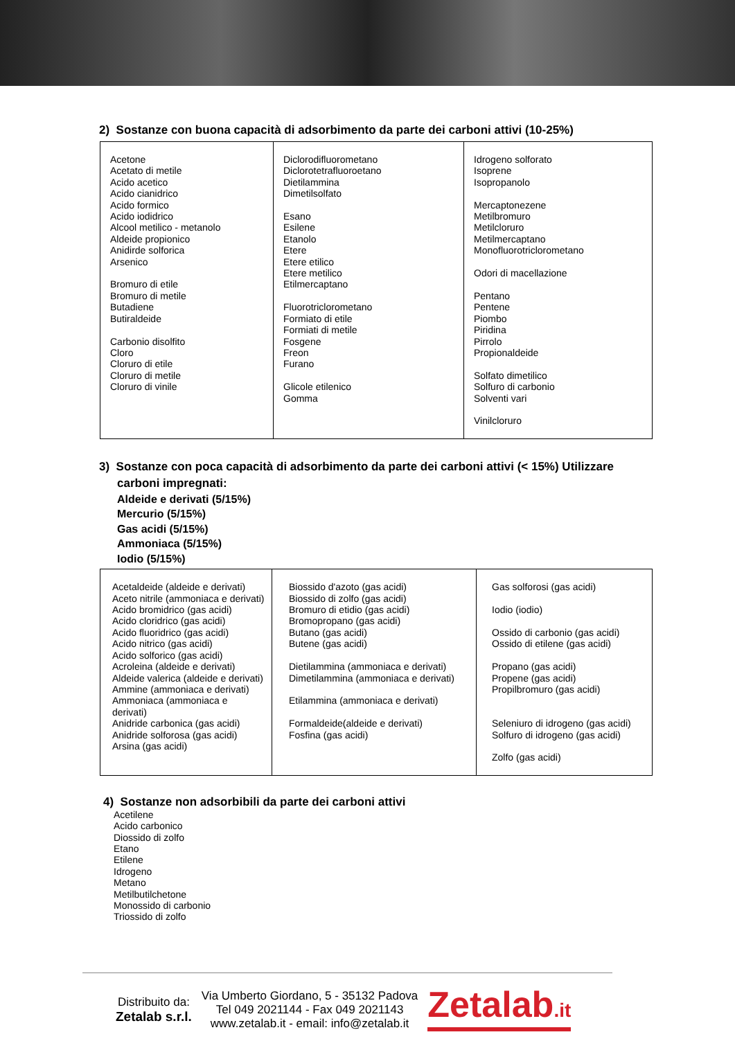2) Sostanze con buona capacità di adsorbimento da parte dei carboni attivi (10-25%)
| Acetone Acetato di metile Acido acetico Acido cianidrico Acido formico Acido iodidrico Alcool metilico - metanolo Aldeide propionico Anidirde solforica Arsenico Bromuro di etile Bromuro di metile Butadiene Butiraldeide Carbonio disolfito Cloro Cloruro di etile Cloruro di metile Cloruro di vinile | Diclorodifluorometano Diclorotetrafluoroetano Dietilammina Dimetilsolfato Esano Esilene Etanolo Etere Etere etilico Etere metilico Etilmercaptano Fluorotriclorometano Formiato di etile Formiati di metile Fosgene Freon Furano Glicole etilenico Gomma | Idrogeno solforato Isoprene Isopropanolo Mercaptonezene Metilbromuro Metilcloruro Metilmercaptano Monofluorotriclorometano Odori di macellazione Pentano Pentene Piombo Piridina Pirrolo Propionaldeide Solfato dimetilico Solfuro di carbonio Solventi vari Vinilcloruro |
3) Sostanze con poca capacità di adsorbimento da parte dei carboni attivi (< 15%) Utilizzare
carboni impregnati:
Aldeide e derivati (5/15%)
Mercurio (5/15%)
Gas acidi (5/15%)
Ammoniaca (5/15%)
Iodio (5/15%)
| Acetaldeide (aldeide e derivati) Aceto nitrile (ammoniaca e derivati) Acido bromidrico (gas acidi) Acido cloridrico (gas acidi) Acido fluoridrico (gas acidi) Acido nitrico (gas acidi) Acido solforico (gas acidi) Acroleina (aldeide e derivati) Aldeide valerica (aldeide e derivati) Ammine (ammoniaca e derivati) Ammoniaca (ammoniaca e derivati) Anidride carbonica (gas acidi) Anidride solforosa (gas acidi) Arsina (gas acidi) | Biossido d'azoto (gas acidi) Biossido di zolfo (gas acidi) Bromuro di etidio (gas acidi) Bromopropano (gas acidi) Butano (gas acidi) Butene (gas acidi) Dietilammina (ammoniaca e derivati) Dimetilammina (ammoniaca e derivati) Etilammina (ammoniaca e derivati) Formaldeide(aldeide e derivati) Fosfina (gas acidi) | Gas solforosi (gas acidi) Iodio (iodio) Ossido di carbonio (gas acidi) Ossido di etilene (gas acidi) Propano (gas acidi) Propene (gas acidi) Propilbromuro (gas acidi) Seleniuro di idrogeno (gas acidi) Solfuro di idrogeno (gas acidi) Zolfo (gas acidi) |
4) Sostanze non adsorbibili da parte dei carboni attivi
Acetilene
Acido carbonico
Diossido di zolfo
Etano
Etilene
Idrogeno
Metano
Metilbutilchetone
Monossido di carbonio
Triossido di zolfo
Distribuito da:
Zetalab s.r.l.
Via Umberto Giordano, 5 - 35132 Padova
Tel 049 2021144 - Fax 049 2021143
www.zetalab.it - email: info@zetalab.it
Zetalab.it